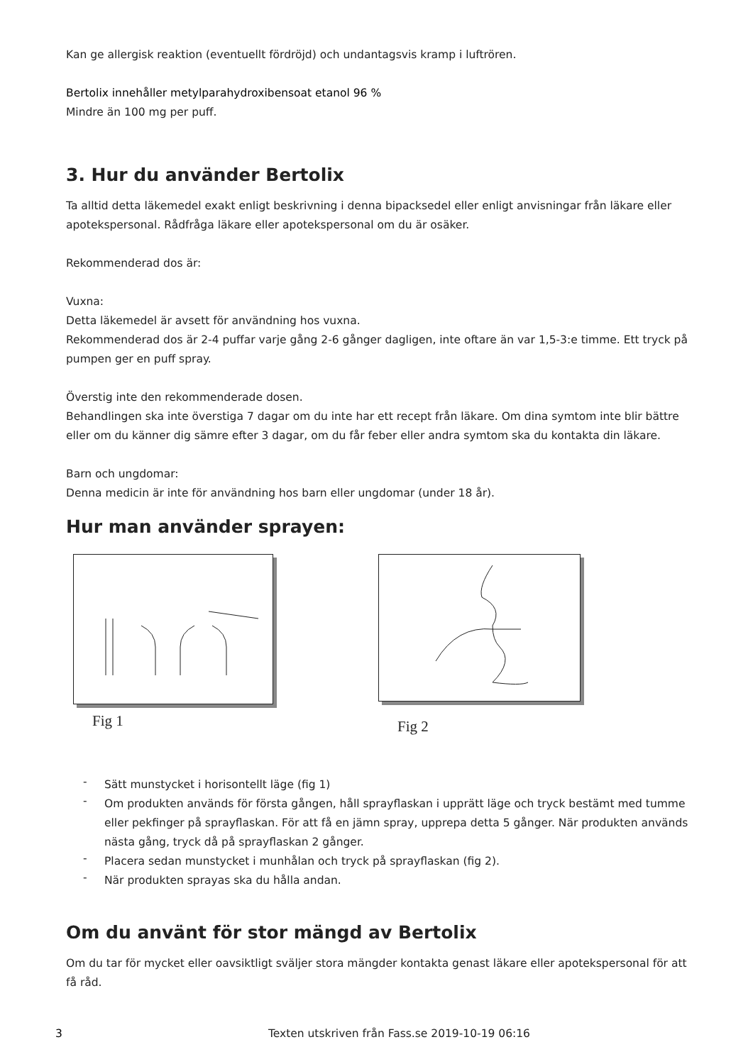Kan ge allergisk reaktion (eventuellt fördröjd) och undantagsvis kramp i luftrören.
Bertolix innehåller metylparahydroxibensoat etanol 96 %
Mindre än 100 mg per puff.
3. Hur du använder Bertolix
Ta alltid detta läkemedel exakt enligt beskrivning i denna bipacksedel eller enligt anvisningar från läkare eller apotekspersonal. Rådfråga läkare eller apotekspersonal om du är osäker.
Rekommenderad dos är:
Vuxna:
Detta läkemedel är avsett för användning hos vuxna.
Rekommenderad dos är 2-4 puffar varje gång 2-6 gånger dagligen, inte oftare än var 1,5-3:e timme. Ett tryck på pumpen ger en puff spray.
Överstig inte den rekommenderade dosen.
Behandlingen ska inte överstiga 7 dagar om du inte har ett recept från läkare. Om dina symtom inte blir bättre eller om du känner dig sämre efter 3 dagar, om du får feber eller andra symtom ska du kontakta din läkare.
Barn och ungdomar:
Denna medicin är inte för användning hos barn eller ungdomar (under 18 år).
Hur man använder sprayen:
Fig 1
Fig 2
- Sätt munstycket i horisontellt läge (fig 1)
- Om produkten används för första gången, håll sprayflaskan i upprätt läge och tryck bestämt med tumme eller pekfinger på sprayflaskan. För att få en jämn spray, upprepa detta 5 gånger. När produkten används nästa gång, tryck då på sprayflaskan 2 gånger.
- Placera sedan munstycket i munhålan och tryck på sprayflaskan (fig 2).
- När produkten sprayas ska du hålla andan.
Om du använt för stor mängd av Bertolix
Om du tar för mycket eller oavsiktligt sväljer stora mängder kontakta genast läkare eller apotekspersonal för att få råd.
3 Texten utskriven från Fass.se 2019-10-19 06:16